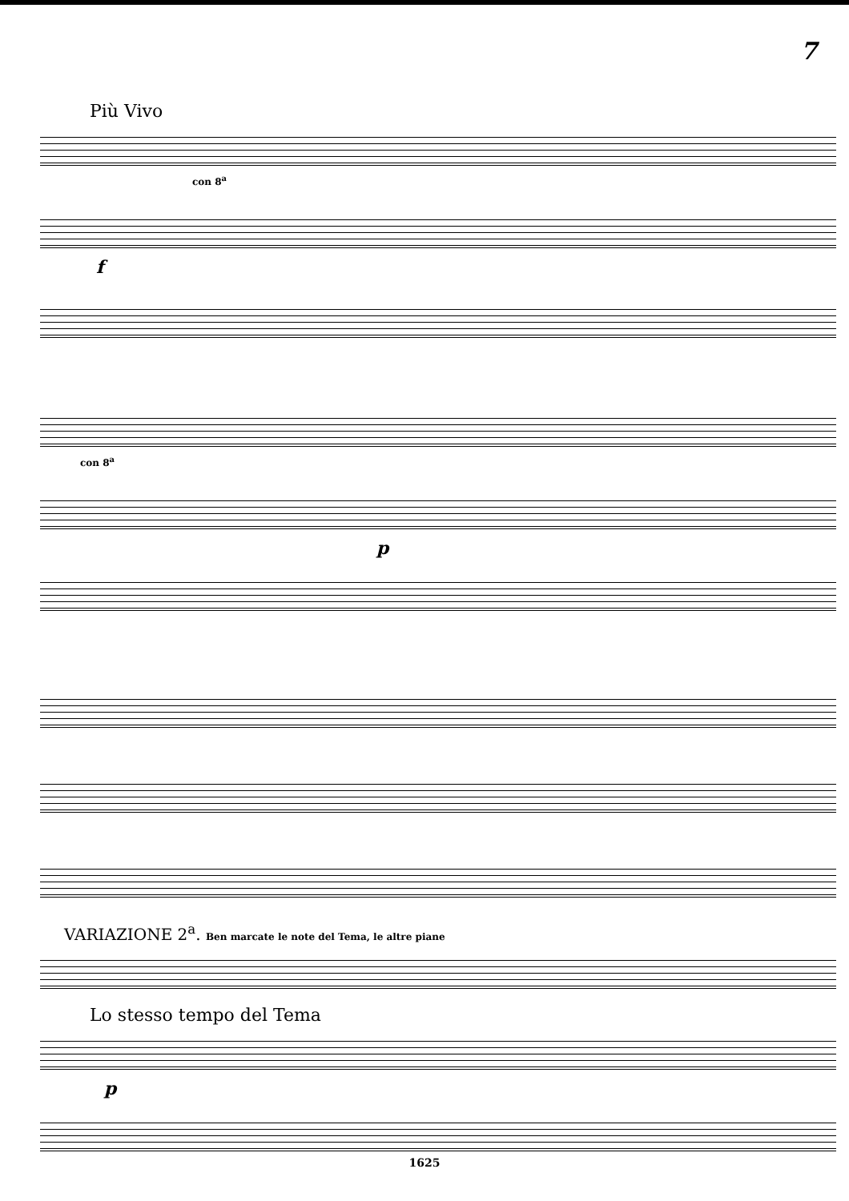7
Più Vivo
con 8<sup>a</sup>
f
con 8<sup>a</sup>
p
VARIAZIONE 2<sup>a</sup>. Ben marcate le note del Tema, le altre piane
Lo stesso tempo del Tema
p
1625